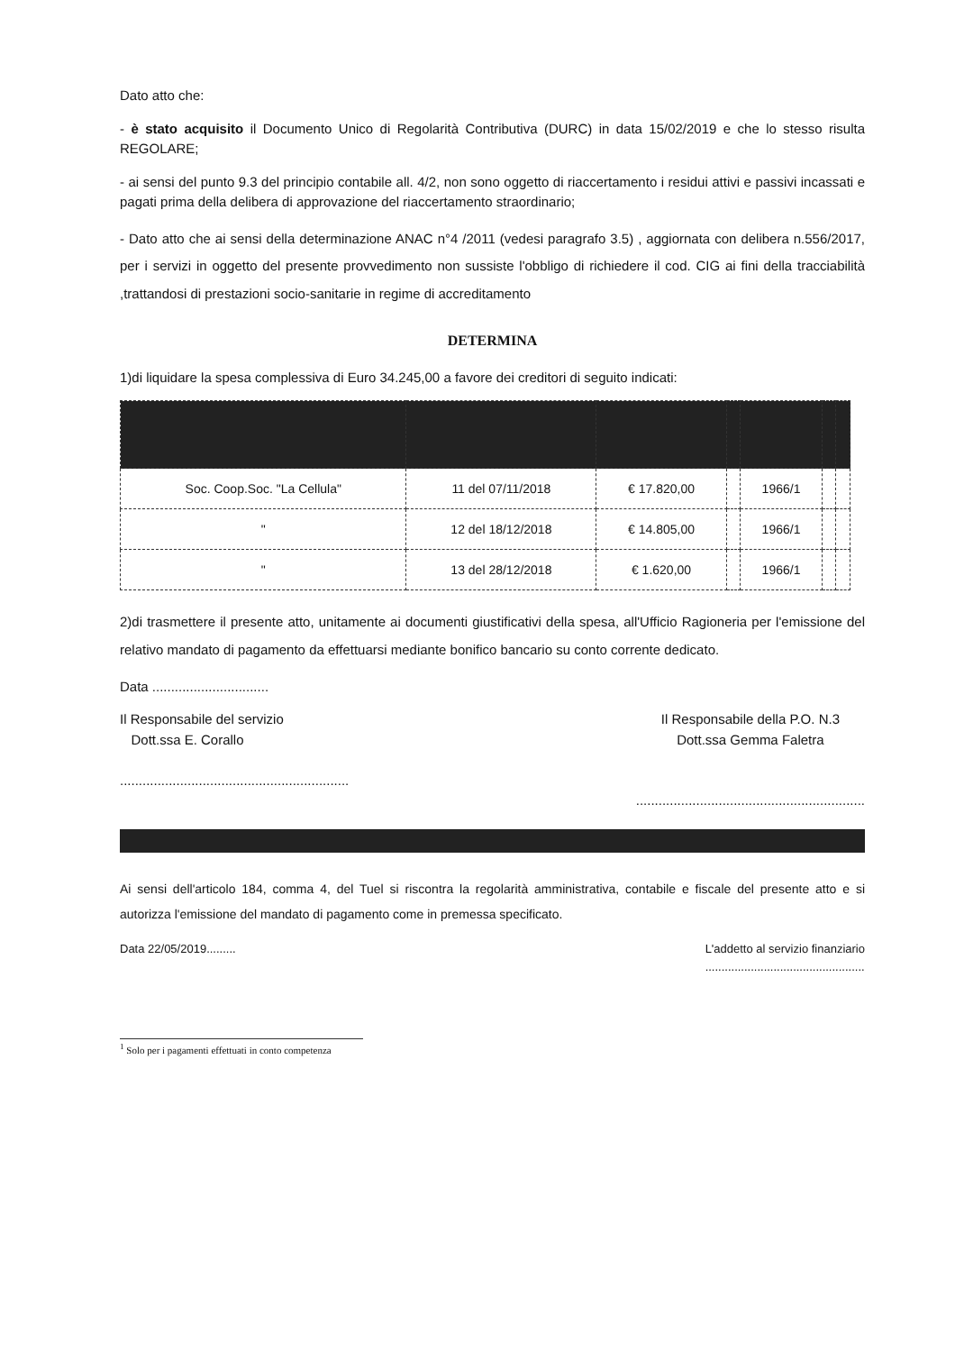Dato atto che:
- è stato acquisito il Documento Unico di Regolarità Contributiva (DURC) in data 15/02/2019 e che lo stesso risulta REGOLARE;
- ai sensi del punto 9.3 del principio contabile all. 4/2, non sono oggetto di riaccertamento i residui attivi e passivi incassati e pagati prima della delibera di approvazione del riaccertamento straordinario;
- Dato atto che ai sensi della determinazione ANAC n°4 /2011 (vedesi paragrafo 3.5) , aggiornata con delibera n.556/2017, per i servizi in oggetto del presente provvedimento non sussiste l'obbligo di richiedere il cod. CIG ai fini della tracciabilità ,trattandosi di prestazioni socio-sanitarie in regime di accreditamento
DETERMINA
1)di liquidare la spesa complessiva di Euro 34.245,00 a favore dei creditori di seguito indicati:
| Soc. Coop.Soc. "La Cellula" | 11 del 07/11/2018 | € 17.820,00 | | 1966/1 | | |
| " | 12 del 18/12/2018 | € 14.805,00 | | 1966/1 | | |
| " | 13 del 28/12/2018 | € 1.620,00 | | 1966/1 | | |
2)di trasmettere il presente atto, unitamente ai documenti giustificativi della spesa, all'Ufficio Ragioneria per l'emissione del relativo mandato di pagamento da effettuarsi mediante bonifico bancario su conto corrente dedicato.
Data ...............................
Il Responsabile del servizio
Dott.ssa E. Corallo
.............................................................
Il Responsabile della P.O. N.3
Dott.ssa Gemma Faletra
.............................................................
Ai sensi dell'articolo 184, comma 4, del Tuel si riscontra la regolarità amministrativa, contabile e fiscale del presente atto e si autorizza l'emissione del mandato di pagamento come in premessa specificato.
Data 22/05/2019......... L'addetto al servizio finanziario
.................................................
<sup>1</sup> Solo per i pagamenti effettuati in conto competenza